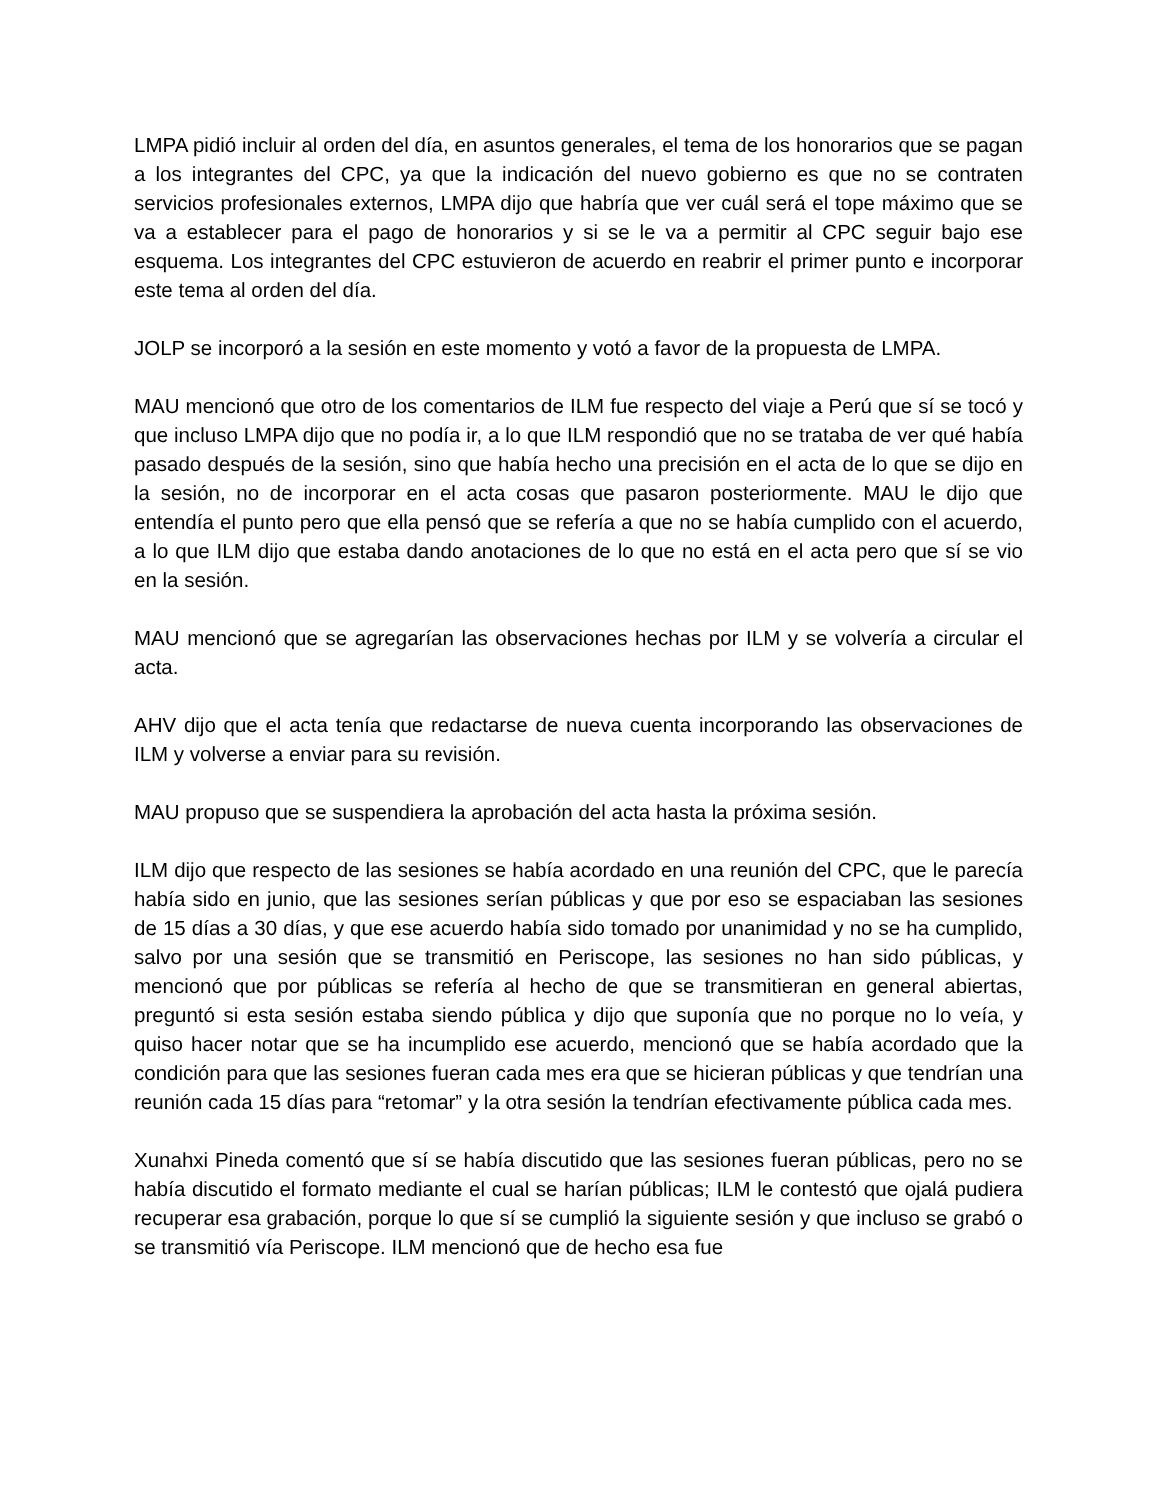LMPA pidió incluir al orden del día, en asuntos generales, el tema de los honorarios que se pagan a los integrantes del CPC, ya que la indicación del nuevo gobierno es que no se contraten servicios profesionales externos, LMPA dijo que habría que ver cuál será el tope máximo que se va a establecer para el pago de honorarios y si se le va a permitir al CPC seguir bajo ese esquema. Los integrantes del CPC estuvieron de acuerdo en reabrir el primer punto e incorporar este tema al orden del día.
JOLP se incorporó a la sesión en este momento y votó a favor de la propuesta de LMPA.
MAU mencionó que otro de los comentarios de ILM fue respecto del viaje a Perú que sí se tocó y que incluso LMPA dijo que no podía ir, a lo que ILM respondió que no se trataba de ver qué había pasado después de la sesión, sino que había hecho una precisión en el acta de lo que se dijo en la sesión, no de incorporar en el acta cosas que pasaron posteriormente. MAU le dijo que entendía el punto pero que ella pensó que se refería a que no se había cumplido con el acuerdo, a lo que ILM dijo que estaba dando anotaciones de lo que no está en el acta pero que sí se vio en la sesión.
MAU mencionó que se agregarían las observaciones hechas por ILM y se volvería a circular el acta.
AHV dijo que el acta tenía que redactarse de nueva cuenta incorporando las observaciones de ILM y volverse a enviar para su revisión.
MAU propuso que se suspendiera la aprobación del acta hasta la próxima sesión.
ILM dijo que respecto de las sesiones se había acordado en una reunión del CPC, que le parecía había sido en junio, que las sesiones serían públicas y que por eso se espaciaban las sesiones de 15 días a 30 días, y que ese acuerdo había sido tomado por unanimidad y no se ha cumplido, salvo por una sesión que se transmitió en Periscope, las sesiones no han sido públicas, y mencionó que por públicas se refería al hecho de que se transmitieran en general abiertas, preguntó si esta sesión estaba siendo pública y dijo que suponía que no porque no lo veía, y quiso hacer notar que se ha incumplido ese acuerdo, mencionó que se había acordado que la condición para que las sesiones fueran cada mes era que se hicieran públicas y que tendrían una reunión cada 15 días para “retomar” y la otra sesión la tendrían efectivamente pública cada mes.
Xunahxi Pineda comentó que sí se había discutido que las sesiones fueran públicas, pero no se había discutido el formato mediante el cual se harían públicas; ILM le contestó que ojalá pudiera recuperar esa grabación, porque lo que sí se cumplió la siguiente sesión y que incluso se grabó o se transmitió vía Periscope. ILM mencionó que de hecho esa fue